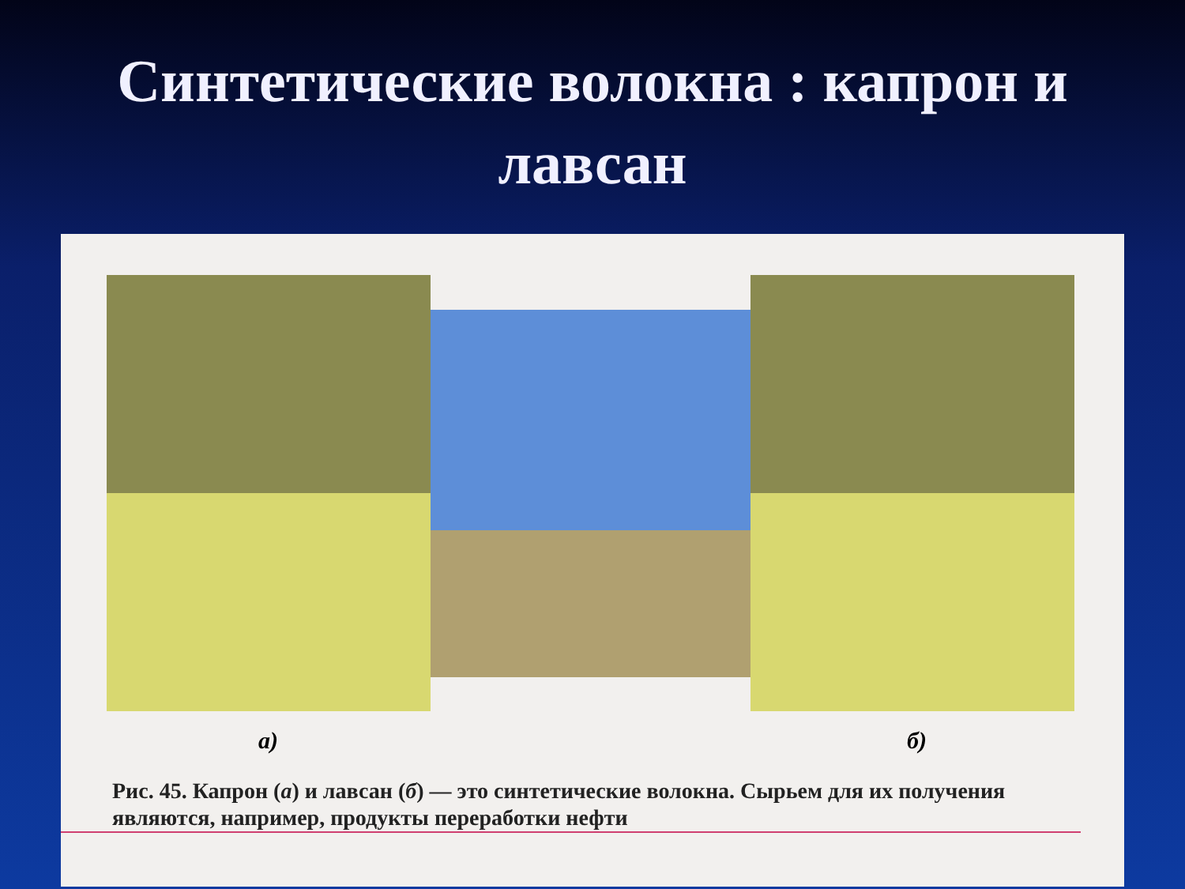Синтетические волокна : капрон и лавсан
а) б)
Рис. 45. Капрон (а) и лавсан (б) — это синтетические волокна. Сырьем для их получения являются, например, продукты переработки нефти